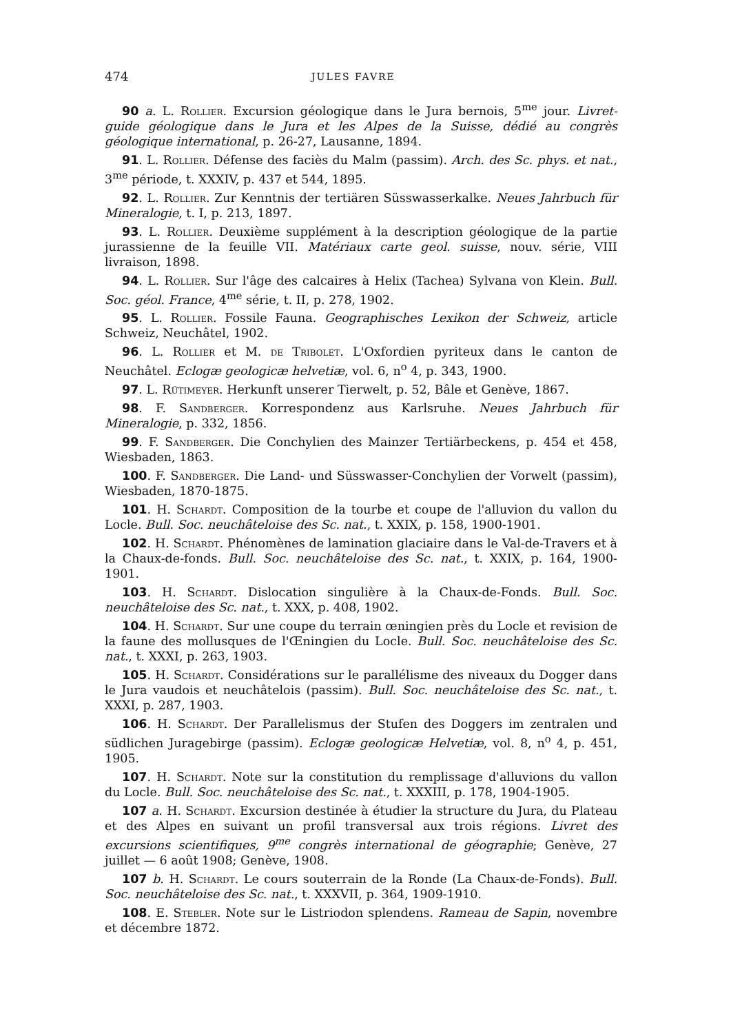474 JULES FAVRE
90 a. L. Rollier. Excursion géologique dans le Jura bernois, 5<sup>me</sup> jour. Livret-guide géologique dans le Jura et les Alpes de la Suisse, dédié au congrès géologique international, p. 26-27, Lausanne, 1894.
91. L. Rollier. Défense des faciès du Malm (passim). Arch. des Sc. phys. et nat., 3<sup>me</sup> période, t. XXXIV, p. 437 et 544, 1895.
92. L. Rollier. Zur Kenntnis der tertiären Süsswasserkalke. Neues Jahrbuch für Mineralogie, t. I, p. 213, 1897.
93. L. Rollier. Deuxième supplément à la description géologique de la partie jurassienne de la feuille VII. Matériaux carte geol. suisse, nouv. série, VIII livraison, 1898.
94. L. Rollier. Sur l'âge des calcaires à Helix (Tachea) Sylvana von Klein. Bull. Soc. géol. France, 4<sup>me</sup> série, t. II, p. 278, 1902.
95. L. Rollier. Fossile Fauna. Geographisches Lexikon der Schweiz, article Schweiz, Neuchâtel, 1902.
96. L. Rollier et M. de Tribolet. L'Oxfordien pyriteux dans le canton de Neuchâtel. Eclogæ geologicæ helvetiæ, vol. 6, n<sup>o</sup> 4, p. 343, 1900.
97. L. Rütimeyer. Herkunft unserer Tierwelt, p. 52, Bâle et Genève, 1867.
98. F. Sandberger. Korrespondenz aus Karlsruhe. Neues Jahrbuch für Mineralogie, p. 332, 1856.
99. F. Sandberger. Die Conchylien des Mainzer Tertiärbeckens, p. 454 et 458, Wiesbaden, 1863.
100. F. Sandberger. Die Land- und Süsswasser-Conchylien der Vorwelt (passim), Wiesbaden, 1870-1875.
101. H. Schardt. Composition de la tourbe et coupe de l'alluvion du vallon du Locle. Bull. Soc. neuchâteloise des Sc. nat., t. XXIX, p. 158, 1900-1901.
102. H. Schardt. Phénomènes de lamination glaciaire dans le Val-de-Travers et à la Chaux-de-fonds. Bull. Soc. neuchâteloise des Sc. nat., t. XXIX, p. 164, 1900-1901.
103. H. Schardt. Dislocation singulière à la Chaux-de-Fonds. Bull. Soc. neuchâteloise des Sc. nat., t. XXX, p. 408, 1902.
104. H. Schardt. Sur une coupe du terrain œningien près du Locle et revision de la faune des mollusques de l'Œningien du Locle. Bull. Soc. neuchâteloise des Sc. nat., t. XXXI, p. 263, 1903.
105. H. Schardt. Considérations sur le parallélisme des niveaux du Dogger dans le Jura vaudois et neuchâtelois (passim). Bull. Soc. neuchâteloise des Sc. nat., t. XXXI, p. 287, 1903.
106. H. Schardt. Der Parallelismus der Stufen des Doggers im zentralen und südlichen Juragebirge (passim). Eclogæ geologicæ Helvetiæ, vol. 8, n<sup>o</sup> 4, p. 451, 1905.
107. H. Schardt. Note sur la constitution du remplissage d'alluvions du vallon du Locle. Bull. Soc. neuchâteloise des Sc. nat., t. XXXIII, p. 178, 1904-1905.
107 a. H. Schardt. Excursion destinée à étudier la structure du Jura, du Plateau et des Alpes en suivant un profil transversal aux trois régions. Livret des excursions scientifiques, 9<sup>me</sup> congrès international de géographie; Genève, 27 juillet — 6 août 1908; Genève, 1908.
107 b. H. Schardt. Le cours souterrain de la Ronde (La Chaux-de-Fonds). Bull. Soc. neuchâteloise des Sc. nat., t. XXXVII, p. 364, 1909-1910.
108. E. Stebler. Note sur le Listriodon splendens. Rameau de Sapin, novembre et décembre 1872.